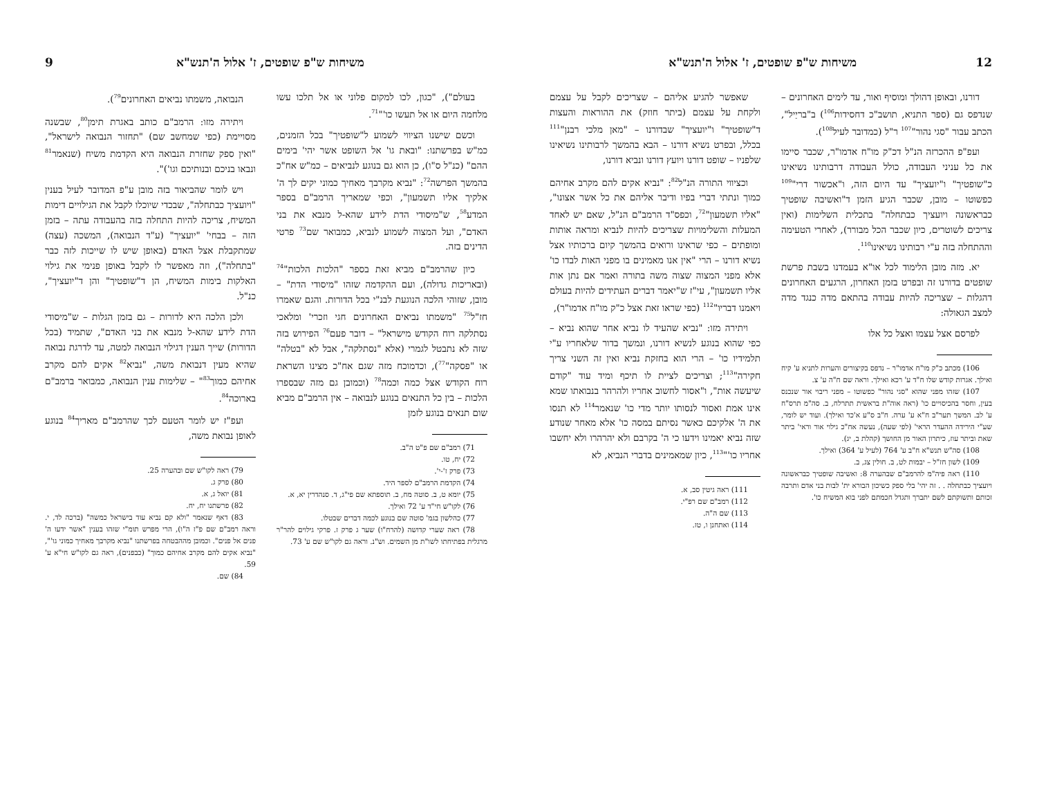12 משיחות ש"פ שופטים, ז' אלול ה'תנש"א
דורנו, ובאופן דהולך ומוסיף ואור, עד לימים האחרונים – שנדפס גם (ספר התניא, תושב"כ דחסידות<sup>106</sup>) ב"בריַיל", הכתב עבור "סגי נהור"<sup>107</sup> ר"ל (כמדובר לעיל<sup>108</sup>).
ועפ"פ ההכרזה הנ"ל דכ"ק מו"ח אדמו"ר, שכבר סיימו את כל עניני העבודה, כולל העבודה דרבותינו נשיאינו כ"שופטיך" ו"יועציך" עד היום הזה, ו"אכשור דרי"<sup>109</sup> כפשוטו – מובן, שכבר הגיע הזמן ד"ואשיבה שופטיך כבראשונה ויועציך כבתחלה" בתכלית השלימות (ואין צריכים לשוטרים, כיון שכבר הכל מבורר), לאחרי הטעימה וההתחלה בזה ע"י רבותינו נשיאינו<sup>110</sup>.
יא. מזה מובן הלימוד לכל או"א בעמדנו בשבת פרשת שופטים בדורנו זה ובפרט בזמן האחרון, הרגעים האחרונים דהגלות – שצריכה להיות עבודה בהתאם מדה כנגד מדה למצב הגאולה:
לפרסם אצל עצמו ואצל כל אלו
106) מכתב כ"ק מו"ח אדמו"ר – נדפס בקיצורים והערות לתניא ע' קיח ואילך. אגרות קודש שלו ח"ד ע' רכא ואילך. וראה שם ח"ה ע' צ.
107) שזהו מפני שהוא "סגי נהור" כפשוטו – מפני ריבוי אור שנכנס בעין, וחסר בהכיסויים כו' (ראה אוה"ת בראשית תתרלח, ב. סה"מ תרס"ח ע' לב. המשך תער"ב ח"א ע' ערה. ח"ב ס"ע א'כד ואילך). ועוד יש לומר, שע"י הירידה ההעדר הראי' (לפי שעה), נעשה אח"כ גילוי אור וראי' ביתר שאת וביתר עוז, כיתרון האור מן החושך (קהלת ב, יג).
108) סה"ש תנש"א ח"ב ע' 764 (לעיל ע' 364) ואילך.
109) לשון חז"ל – יבמות לט, ב. חולין צג, ב.
110) ראה פיה"מ להרמב"ם שבהערה 8: ואשיבה שופטיך כבראשונה ויועציך כבתחלה . . זה יהי' בלי ספק כשיכון הבורא ית' לבות בני אדם ותרבה זכותם ותשוקתם לשם יתברך ותגדל חכמתם לפני בוא המשיח כו'.
שאפשר להגיע אליהם – שצריכים לקבל על עצמם ולקחת על עצמם (ביתר חוזק) את ההוראות והעצות ד"שופטיך" ו"יועציך" שבדורנו – "מאן מלכי רבנן"<sup>111</sup> בכלל, ובפרט נשיא דורנו – הבא בהמשך לרבותינו נשיאינו שלפניו – שופט דורנו ויועץ דורנו ונביא דורנו,
וכציווי התורה הנ"ל<sup>82</sup>: "נביא אקים להם מקרב אחיהם כמוך ונתתי דברי בפיו ודיבר אליהם את כל אשר אצונו", "אליו תשמעון"<sup>72</sup>, וכפס"ד הרמב"ם הנ"ל, שאם יש לאחד המעלות והשלימויות שצריכים להיות לנביא ומראה אותות ומופתים – כפי שראינו ורואים בהמשך קיום ברכותיו אצל נשיא דורנו – הרי "אין אנו מאמינים בו מפני האות לבדו כו' אלא מפני המצוה שצוה משה בתורה ואמר אם נתן אות אליו תשמעון", עי"ז ש"יאמר דברים העתידים להיות בעולם ויאמנו דבריו"<sup>112</sup> (כפי שראו זאת אצל כ"ק מו"ח אדמו"ר),
ויתירה מזו: "נביא שהעיד לו נביא אחר שהוא נביא – כפי שהוא בנוגע לנשיא דורנו, ונמשך בדור שלאחריו ע"י תלמידיו כו' – הרי הוא בחזקת נביא ואין זה השני צריך חקירה"<sup>113</sup>; וצריכים לציית לו תיכף ומיד עוד "קודם שיעשה אות", ו"אסור לחשוב אחריו ולהרהר בנבואתו שמא אינו אמת ואסור לנסותו יותר מדי כו' שנאמר<sup>114</sup> לא תנסו את ה' אלקיכם כאשר נסיתם במסה כו' אלא מאחר שנודע שזה נביא יאמינו וידעו כי ה' בקרבם ולא יהרהרו ולא יחשבו אחריו כו'"<sup>113</sup>, כיון שמאמינים בדברי הנביא, לא
111) ראה גיטין סב, א.
112) רמב"ם שם רפ"י.
113) שם ה"ה.
114) ואתחנן ו, טז.
משיחות ש"פ שופטים, ז' אלול ה'תנש"א 9
בעולם"), "כגון, לכו למקום פלוני או אל תלכו עשו מלחמה היום או אל תעשו כו'"<sup>71</sup>.
וכשם שישנו הציווי לשמוע ל"שופטיך" בכל הזמנים, כמ"ש בפרשתנו: "ובאת גו' אל השופט אשר יהי' בימים ההם" (כנ"ל ס"ו), כן הוא גם בנוגע לנביאים – כמ"ש אח"כ בהמשך הפרשה<sup>72</sup>: "נביא מקרבך מאחיך כמוני יקים לך ה' אלקיך אליו תשמעון", וכפי שמאריך הרמב"ם בספר המדע<sup>58</sup>, ש"מיסודי הדת לידע שהא-ל מנבא את בני האדם", ועל המצוה לשמוע לנביא, כמבואר שם<sup>73</sup> פרטי הדינים בזה.
כיון שהרמב"ם מביא זאת בספר "הלכות הלכות"<sup>74</sup> (ובאריכות גדולה), ועם ההקדמה שזהו "מיסודי הדת" – מובן, שזוהי הלכה הנוגעת לבנ"י בכל הדורות. והגם שאמרו חז"ל<sup>75</sup> "משמתו נביאים האחרונים חגי וזכרי' ומלאכי נסתלקה רוח הקודש מישראל" – דובר פעם<sup>76</sup> הפירוש בזה שזה לא נתבטל לגמרי (אלא "נסתלקה", אבל לא "בטלה" או "פסקה"<sup>77</sup>), וכדמוכח מזה שגם אח"כ מצינו השראת רוח הקודש אצל כמה וכמה<sup>78</sup> (וכמובן גם מזה שבספרו הלכות – בין כל התנאים בנוגע לנבואה – אין הרמב"ם מביא שום תנאים בנוגע לזמן
71) רמב"ם שם פ"ט ה"ב.
72) יח, טו.
73) פרק ז'-י'.
74) הקדמת הרמב"ם לספר היד.
75) יומא ט, ב. סוטה מח, ב. תוספתא שם פי"ג, ד. סנהדרין יא, א.
76) לקו"ש חי"ד ע' 72 ואילך.
77) כהלשון בגמ' סוטה שם בנוגע לכמה דברים שבטלו.
78) ראה שערי קדושה (להרח"ו) שער ג פרק ז. פרקי גילוים להר"ר מרגלית בפתיחתו לשו"ת מן השמים. וש"נ. וראה גם לקו"ש שם ע' 73.
הנבואה, משמתו נביאים האחרונים<sup>79</sup>).
ויתירה מזו: הרמב"ם כותב באגרת תימן<sup>80</sup>, שבשנה מסויימת (כפי שמחשב שם) "תחזור הנבואה לישראל", "ואין ספק שחזרת הנבואה היא הקדמת משיח (שנאמר<sup>81</sup> ונבאו בניכם ובנותיכם וגו')".
ויש לומר שהביאור בזה מובן ע"פ המדובר לעיל בענין "ויועציך כבתחלה", שבכדי שיוכלו לקבל את הגילויים דימות המשיח, צריכה להיות התחלה בזה בהעבודה עתה – בזמן הזה – בבחי' "יועציך" (ע"ד הנבואה), המשכה (עצה) שמתקבלת אצל האדם (באופן שיש לו שייכות לזה כבר "בתחלה"), וזה מאפשר לו לקבל באופן פנימי את גילוי האלקות בימות המשיח, הן ד"שופטיך" והן ד"יועציך", כנ"ל.
ולכן הלכה היא לדורות – גם בזמן הגלות – ש"מיסודי הדת לידע שהא-ל מנבא את בני האדם", שתמיד (בכל הדורות) שייך הענין דגילוי הנבואה למטה, עד לדרגת נבואה שהיא מעין דנבואת משה, "נביא<sup>82</sup> אקים להם מקרב אחיהם כמוך<sup>83</sup>" – שלימות ענין הנבואה, כמבואר ברמב"ם בארוכה<sup>84</sup>.
ועפ"ז יש לומר הטעם לכך שהרמב"ם מאריך<sup>84</sup> בנוגע לאופן נבואת משה,
79) ראה לקו"ש שם ובהערה 25.
80) פרק ג.
81) יואל ג, א.
82) פרשתנו יח, יח.
83) דאף שנאמר "ולא קם נביא עוד בישראל כמשה" (ברכה לד, י. וראה רמב"ם שם פ"ז ה"ו), הרי מפרש תומ"י שזהו בענין "אשר ידעו ה' פנים אל פנים". וכמובן מההבטחה בפרשתנו "נביא מקרבך מאחיך כמוני גו'", "נביא אקים להם מקרב אחיהם כמוך" (כבפנים), ראה גם לקו"ש חי"א ע' 59.
84) שם.